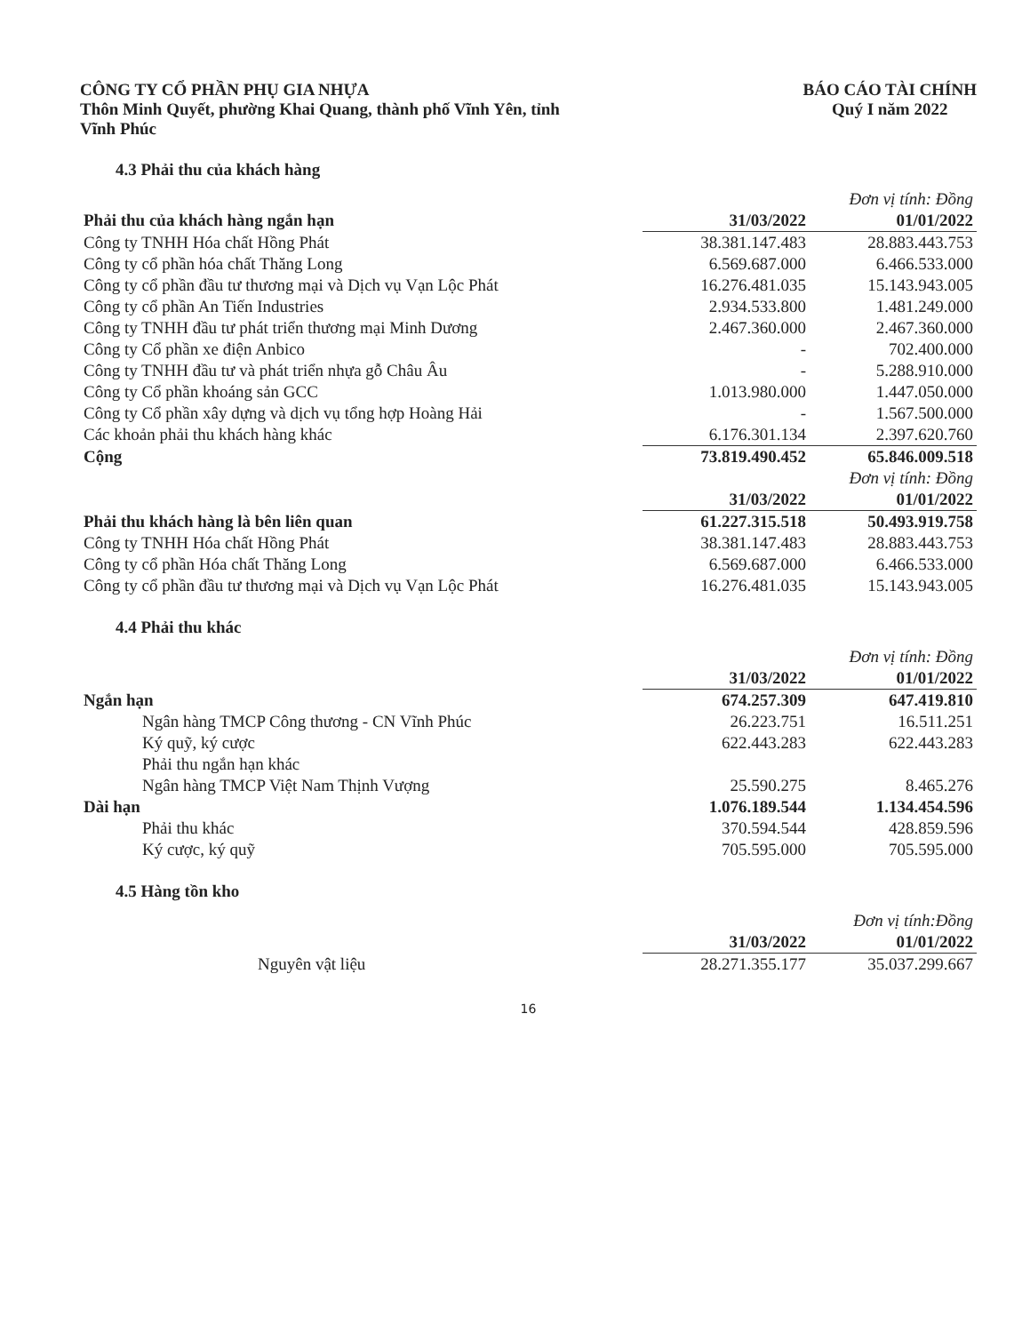CÔNG TY CỔ PHẦN PHỤ GIA NHỰA
Thôn Minh Quyết, phường Khai Quang, thành phố Vĩnh Yên, tỉnh
Vĩnh Phúc
BÁO CÁO TÀI CHÍNH
Quý I năm 2022
4.3 Phải thu của khách hàng
| | Đơn vị tính: Đồng | |
| Phải thu của khách hàng ngắn hạn | 31/03/2022 | 01/01/2022 |
| Công ty TNHH Hóa chất Hồng Phát | 38.381.147.483 | 28.883.443.753 |
| Công ty cổ phần hóa chất Thăng Long | 6.569.687.000 | 6.466.533.000 |
| Công ty cổ phần đầu tư thương mại và Dịch vụ Vạn Lộc Phát | 16.276.481.035 | 15.143.943.005 |
| Công ty cổ phần An Tiến Industries | 2.934.533.800 | 1.481.249.000 |
| Công ty TNHH đầu tư phát triển thương mại Minh Dương | 2.467.360.000 | 2.467.360.000 |
| Công ty Cổ phần xe điện Anbico | - | 702.400.000 |
| Công ty TNHH đầu tư và phát triển nhựa gỗ Châu Âu | - | 5.288.910.000 |
| Công ty Cổ phần khoáng sản GCC | 1.013.980.000 | 1.447.050.000 |
| Công ty Cổ phần xây dựng và dịch vụ tổng hợp Hoàng Hải | - | 1.567.500.000 |
| Các khoản phải thu khách hàng khác | 6.176.301.134 | 2.397.620.760 |
| Cộng | 73.819.490.452 | 65.846.009.518 |
| | Đơn vị tính: Đồng | |
| | 31/03/2022 | 01/01/2022 |
| Phải thu khách hàng là bên liên quan | 61.227.315.518 | 50.493.919.758 |
| Công ty TNHH Hóa chất Hồng Phát | 38.381.147.483 | 28.883.443.753 |
| Công ty cổ phần Hóa chất Thăng Long | 6.569.687.000 | 6.466.533.000 |
| Công ty cổ phần đầu tư thương mại và Dịch vụ Vạn Lộc Phát | 16.276.481.035 | 15.143.943.005 |
4.4 Phải thu khác
| | Đơn vị tính: Đồng | |
| | 31/03/2022 | 01/01/2022 |
| Ngắn hạn | 674.257.309 | 647.419.810 |
| Ngân hàng TMCP Công thương - CN Vĩnh Phúc | 26.223.751 | 16.511.251 |
| Ký quỹ, ký cược | 622.443.283 | 622.443.283 |
| Phải thu ngắn hạn khác | | |
| Ngân hàng TMCP Việt Nam Thịnh Vượng | 25.590.275 | 8.465.276 |
| Dài hạn | 1.076.189.544 | 1.134.454.596 |
| Phải thu khác | 370.594.544 | 428.859.596 |
| Ký cược, ký quỹ | 705.595.000 | 705.595.000 |
4.5 Hàng tồn kho
| | Đơn vị tính:Đồng | |
| | 31/03/2022 | 01/01/2022 |
| Nguyên vật liệu | 28.271.355.177 | 35.037.299.667 |
16